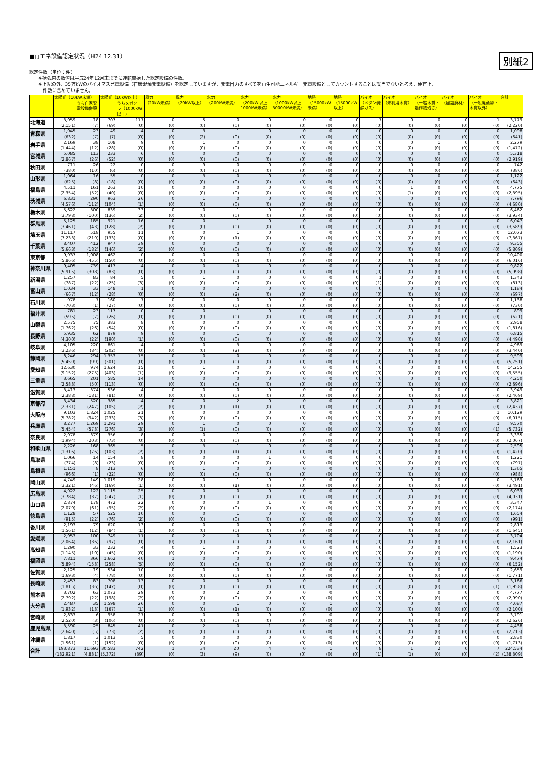■再エネ設備認定状況（H24.12.31）
別紙2
認定件数（単位：件）
　　※括弧内の数値は平成24年12月末までに運転開始した認定設備の件数。
　　※上記の外、35万kWのバイオマス発電設備（石炭混焼発電設備）を認定していますが、発電出力のすべてを再生可能エネルギー発電設備としてカウントすることは妥当でないと考え、便宜上、
　　　件数に含めていません。
| | 太陽光（10kW未満） | | 太陽光（10kW以上） | | 風力 （20kW未満） | 風力 （20kW以上） | 水力 （200kW未満） | 水力 （200kW以上 1000kW未満） | 水力 （1000kW以上 30000kW未満） | 地熱 （15000kW 未満） | 地熱 （15000kW 以上） | バイオ （メタン発 酵ガス） | バイオ （未利用木質） | バイオ （一般木質・ 農作物残さ） | バイオ （建設廃材） | バイオ （一般廃棄物・ 木質以外） | 合計 |
| --- | --- | --- | --- | --- | --- | --- | --- | --- | --- | --- | --- | --- | --- | --- | --- | --- | --- |
| | | うち自家発 電設備併設 | | うちメガソー ラ（1000kW 以上） | | | | | | | | | | | | | |
| 北海道 | 3,059 (2,151) | 18 (7) | 707 (69) | 117 (0) | 0 (0) | 5 (0) | 0 (0) | 0 (0) | 0 (0) | 0 (0) | 0 (0) | 7 (0) | 0 (0) | 0 (0) | 0 (0) | 1 (0) | 3,779 (2,220) |
| 青森県 | 1,045 (632) | 23 (7) | 49 (7) | 4 (0) | 0 (0) | 3 (2) | 1 (0) | 0 (0) | 0 (0) | 0 (0) | 0 (0) | 0 (0) | 0 (0) | 0 (0) | 0 (0) | 0 (0) | 1,098 (641) |
| 岩手県 | 2,169 (1,444) | 38 (12) | 108 (28) | 9 (0) | 0 (0) | 1 (0) | 0 (0) | 0 (0) | 0 (0) | 0 (0) | 0 (0) | 0 (0) | 0 (0) | 1 (0) | 0 (0) | 0 (0) | 2,279 (1,472) |
| 宮城県 | 5,085 (2,867) | 113 (26) | 233 (52) | 6 (0) | 0 (0) | 0 (0) | 0 (0) | 0 (0) | 0 (0) | 0 (0) | 0 (0) | 0 (0) | 0 (0) | 0 (0) | 0 (0) | 0 (0) | 5,318 (2,919) |
| 秋田県 | 711 (380) | 26 (10) | 22 (6) | 0 (0) | 0 (0) | 9 (0) | 0 (0) | 0 (0) | 0 (0) | 0 (0) | 0 (0) | 0 (0) | 0 (0) | 0 (0) | 0 (0) | 0 (0) | 742 (386) |
| 山形県 | 1,064 (625) | 16 (8) | 55 (18) | 0 (0) | 0 (0) | 3 (0) | 0 (0) | 0 (0) | 0 (0) | 0 (0) | 0 (0) | 0 (0) | 0 (0) | 0 (0) | 0 (0) | 0 (0) | 1,122 (643) |
| 福島県 | 4,511 (2,354) | 161 (52) | 263 (40) | 10 (0) | 0 (0) | 0 (0) | 0 (0) | 0 (0) | 0 (0) | 0 (0) | 0 (0) | 0 (0) | 1 (1) | 0 (0) | 0 (0) | 0 (0) | 4,775 (2,395) |
| 茨城県 | 6,831 (4,576) | 290 (112) | 963 (104) | 26 (1) | 0 (0) | 1 (0) | 0 (0) | 0 (0) | 0 (0) | 0 (0) | 0 (0) | 0 (0) | 0 (0) | 0 (0) | 0 (0) | 1 (0) | 7,796 (4,680) |
| 栃木県 | 5,622 (3,798) | 300 (100) | 839 (136) | 33 (2) | 0 (0) | 0 (0) | 1 (0) | 0 (0) | 0 (0) | 0 (0) | 0 (0) | 0 (0) | 0 (0) | 0 (0) | 0 (0) | 0 (0) | 6,462 (3,934) |
| 群馬県 | 5,125 (3,461) | 185 (43) | 921 (128) | 16 (2) | 0 (0) | 0 (0) | 1 (0) | 0 (0) | 0 (0) | 0 (0) | 0 (0) | 0 (0) | 0 (0) | 0 (0) | 0 (0) | 0 (0) | 6,047 (3,589) |
| 埼玉県 | 11,117 (7,233) | 518 (219) | 955 (133) | 11 (0) | 0 (0) | 0 (0) | 1 (1) | 0 (0) | 0 (0) | 0 (0) | 0 (0) | 0 (0) | 0 (0) | 0 (0) | 0 (0) | 0 (0) | 12,073 (7,367) |
| 千葉県 | 8,407 (5,663) | 412 (182) | 947 (146) | 39 (2) | 0 (0) | 0 (0) | 0 (0) | 0 (0) | 0 (0) | 0 (0) | 0 (0) | 0 (0) | 0 (0) | 0 (0) | 0 (0) | 1 (0) | 9,355 (5,809) |
| 東京都 | 9,937 (5,866) | 1,008 (455) | 462 (150) | 0 (0) | 0 (0) | 0 (0) | 0 (0) | 1 (0) | 0 (0) | 0 (0) | 0 (0) | 0 (0) | 0 (0) | 0 (0) | 0 (0) | 0 (0) | 10,400 (6,016) |
| 神奈川県 | 9,405 (5,915) | 739 (308) | 417 (83) | 4 (0) | 0 (0) | 0 (0) | 0 (0) | 0 (0) | 0 (0) | 0 (0) | 0 (0) | 0 (0) | 0 (0) | 0 (0) | 0 (0) | 0 (0) | 9,822 (5,998) |
| 新潟県 | 1,257 (787) | 83 (22) | 84 (25) | 5 (3) | 0 (0) | 1 (0) | 0 (0) | 0 (0) | 0 (0) | 0 (0) | 0 (0) | 1 (1) | 0 (0) | 0 (0) | 0 (0) | 0 (0) | 1,343 (813) |
| 富山県 | 1,034 (667) | 33 (12) | 148 (28) | 1 (0) | 0 (0) | 0 (0) | 2 (2) | 0 (0) | 0 (0) | 0 (0) | 0 (0) | 0 (0) | 0 (0) | 0 (0) | 0 (0) | 0 (0) | 1,184 (697) |
| 石川県 | 978 (703) | 7 (1) | 160 (27) | 7 (0) | 0 (0) | 0 (0) | 0 (0) | 0 (0) | 0 (0) | 0 (0) | 0 (0) | 0 (0) | 0 (0) | 0 (0) | 0 (0) | 0 (0) | 1,138 (730) |
| 福井県 | 781 (595) | 23 (7) | 117 (26) | 0 (0) | 0 (0) | 0 (0) | 1 (0) | 0 (0) | 0 (0) | 0 (0) | 0 (0) | 0 (0) | 0 (0) | 0 (0) | 0 (0) | 0 (0) | 899 (621) |
| 山梨県 | 2,575 (1,762) | 75 (26) | 383 (54) | 8 (0) | 0 (0) | 0 (0) | 0 (0) | 0 (0) | 0 (0) | 0 (0) | 0 (0) | 0 (0) | 0 (0) | 0 (0) | 0 (0) | 0 (0) | 2,958 (1,816) |
| 長野県 | 5,935 (4,300) | 62 (22) | 879 (190) | 9 (1) | 0 (0) | 0 (0) | 1 (0) | 0 (0) | 0 (0) | 0 (0) | 0 (0) | 0 (0) | 0 (0) | 0 (0) | 0 (0) | 0 (0) | 6,815 (4,490) |
| 岐阜県 | 4,105 (3,236) | 220 (84) | 861 (202) | 4 (0) | 0 (0) | 0 (0) | 3 (2) | 0 (0) | 0 (0) | 0 (0) | 0 (0) | 0 (0) | 0 (0) | 0 (0) | 0 (0) | 0 (0) | 4,969 (3,440) |
| 静岡県 | 8,246 (5,450) | 294 (99) | 1,353 (301) | 15 (0) | 0 (0) | 0 (0) | 0 (0) | 0 (0) | 0 (0) | 0 (0) | 0 (0) | 0 (0) | 0 (0) | 0 (0) | 0 (0) | 0 (0) | 9,599 (5,751) |
| 愛知県 | 12,630 (9,152) | 974 (275) | 1,624 (403) | 15 (1) | 0 (0) | 1 (0) | 0 (0) | 0 (0) | 0 (0) | 0 (0) | 0 (0) | 0 (0) | 0 (0) | 0 (0) | 0 (0) | 0 (0) | 14,255 (9,555) |
| 三重県 | 3,665 (2,583) | 201 (50) | 585 (113) | 14 (0) | 0 (0) | 0 (0) | 0 (0) | 0 (0) | 0 (0) | 0 (0) | 0 (0) | 0 (0) | 0 (0) | 0 (0) | 0 (0) | 0 (0) | 4,250 (2,696) |
| 滋賀県 | 3,413 (2,388) | 374 (181) | 536 (81) | 4 (0) | 0 (0) | 0 (0) | 0 (0) | 0 (0) | 0 (0) | 0 (0) | 0 (0) | 0 (0) | 0 (0) | 0 (0) | 0 (0) | 0 (0) | 3,949 (2,469) |
| 京都府 | 3,434 (2,331) | 520 (247) | 385 (105) | 4 (2) | 0 (0) | 0 (0) | 2 (1) | 0 (0) | 0 (0) | 0 (0) | 0 (0) | 0 (0) | 0 (0) | 0 (0) | 0 (0) | 0 (0) | 3,821 (2,437) |
| 大阪府 | 9,103 (5,782) | 1,824 (942) | 1,025 (233) | 21 (3) | 0 (0) | 0 (0) | 0 (0) | 0 (0) | 0 (0) | 0 (0) | 0 (0) | 0 (0) | 0 (0) | 0 (0) | 0 (0) | 1 (0) | 10,129 (6,015) |
| 兵庫県 | 8,277 (5,454) | 1,269 (573) | 1,291 (276) | 29 (3) | 0 (0) | 1 (1) | 0 (0) | 0 (0) | 0 (0) | 0 (0) | 0 (0) | 0 (0) | 0 (0) | 0 (0) | 0 (0) | 1 (1) | 9,570 (5,732) |
| 奈良県 | 2,978 (1,994) | 379 (203) | 356 (73) | 8 (0) | 0 (0) | 0 (0) | 1 (0) | 0 (0) | 0 (0) | 0 (0) | 0 (0) | 0 (0) | 0 (0) | 0 (0) | 0 (0) | 0 (0) | 3,335 (2,067) |
| 和歌山県 | 2,226 (1,316) | 168 (76) | 365 (103) | 5 (2) | 0 (0) | 3 (0) | 1 (1) | 0 (0) | 0 (0) | 0 (0) | 0 (0) | 0 (0) | 0 (0) | 0 (0) | 0 (0) | 0 (0) | 2,595 (1,420) |
| 鳥取県 | 1,066 (774) | 14 (8) | 154 (23) | 8 (0) | 0 (0) | 0 (0) | 0 (0) | 1 (0) | 0 (0) | 0 (0) | 0 (0) | 0 (0) | 0 (0) | 0 (0) | 0 (0) | 0 (0) | 1,221 (797) |
| 島根県 | 1,151 (966) | 8 (1) | 213 (22) | 6 (0) | 0 (0) | 1 (0) | 0 (0) | 0 (0) | 0 (0) | 0 (0) | 0 (0) | 0 (0) | 0 (0) | 0 (0) | 0 (0) | 0 (0) | 1,365 (988) |
| 岡山県 | 4,749 (3,321) | 149 (46) | 1,019 (169) | 28 (1) | 0 (0) | 0 (0) | 1 (1) | 0 (0) | 0 (0) | 0 (0) | 0 (0) | 0 (0) | 0 (0) | 0 (0) | 0 (0) | 0 (0) | 5,769 (3,491) |
| 広島県 | 4,922 (3,784) | 122 (37) | 1,115 (247) | 25 (1) | 0 (0) | 0 (0) | 0 (0) | 0 (0) | 0 (0) | 0 (0) | 0 (0) | 0 (0) | 0 (0) | 1 (0) | 0 (0) | 1 (0) | 6,039 (4,031) |
| 山口県 | 2,874 (2,079) | 178 (61) | 472 (95) | 22 (2) | 0 (0) | 0 (0) | 0 (0) | 1 (0) | 0 (0) | 0 (0) | 0 (0) | 0 (0) | 0 (0) | 0 (0) | 0 (0) | 0 (0) | 3,347 (2,174) |
| 徳島県 | 1,128 (915) | 57 (22) | 525 (76) | 10 (2) | 0 (0) | 0 (0) | 1 (0) | 0 (0) | 0 (0) | 0 (0) | 0 (0) | 0 (0) | 0 (0) | 0 (0) | 0 (0) | 0 (0) | 1,654 (991) |
| 香川県 | 2,193 (1,561) | 79 (12) | 620 (84) | 13 (1) | 0 (0) | 0 (0) | 0 (0) | 0 (0) | 0 (0) | 0 (0) | 0 (0) | 0 (0) | 0 (0) | 0 (0) | 0 (0) | 0 (0) | 2,813 (1,645) |
| 愛媛県 | 2,953 (2,064) | 100 (36) | 749 (97) | 11 (0) | 0 (0) | 2 (0) | 0 (0) | 0 (0) | 0 (0) | 0 (0) | 0 (0) | 0 (0) | 0 (0) | 0 (0) | 0 (0) | 0 (0) | 3,704 (2,161) |
| 高知県 | 1,290 (1,145) | 33 (10) | 232 (45) | 4 (0) | 0 (0) | 1 (0) | 0 (0) | 0 (0) | 0 (0) | 0 (0) | 0 (0) | 0 (0) | 0 (0) | 0 (0) | 0 (0) | 0 (0) | 1,523 (1,190) |
| 福岡県 | 7,811 (5,894) | 366 (153) | 1,662 (258) | 40 (5) | 1 (0) | 0 (0) | 0 (0) | 0 (0) | 0 (0) | 0 (0) | 0 (0) | 0 (0) | 0 (0) | 0 (0) | 0 (0) | 0 (0) | 9,474 (6,152) |
| 佐賀県 | 2,125 (1,693) | 19 (4) | 534 (78) | 10 (0) | 0 (0) | 0 (0) | 0 (0) | 0 (0) | 0 (0) | 0 (0) | 0 (0) | 0 (0) | 0 (0) | 0 (0) | 0 (0) | 0 (0) | 2,659 (1,771) |
| 長崎県 | 2,457 (1,815) | 83 (36) | 708 (142) | 13 (0) | 0 (0) | 0 (0) | 0 (0) | 0 (0) | 0 (0) | 0 (0) | 0 (0) | 0 (0) | 0 (0) | 0 (0) | 0 (0) | 1 (1) | 3,166 (1,958) |
| 熊本県 | 3,702 (2,792) | 63 (22) | 1,073 (198) | 29 (2) | 0 (0) | 0 (0) | 2 (0) | 0 (0) | 0 (0) | 0 (0) | 0 (0) | 0 (0) | 0 (0) | 0 (0) | 0 (0) | 0 (0) | 4,777 (2,990) |
| 大分県 | 2,487 (1,932) | 35 (13) | 1,598 (167) | 26 (1) | 0 (0) | 0 (0) | 1 (1) | 0 (0) | 0 (0) | 1 (0) | 0 (0) | 0 (0) | 0 (0) | 0 (0) | 0 (0) | 0 (0) | 4,087 (2,100) |
| 宮崎県 | 2,833 (2,520) | 6 (3) | 958 (106) | 27 (0) | 0 (0) | 0 (0) | 0 (0) | 0 (0) | 0 (0) | 0 (0) | 0 (0) | 0 (0) | 0 (0) | 0 (0) | 0 (0) | 0 (0) | 3,791 (2,626) |
| 鹿児島県 | 3,590 (2,640) | 25 (5) | 845 (73) | 41 (2) | 0 (0) | 2 (0) | 0 (0) | 1 (0) | 0 (0) | 0 (0) | 0 (0) | 0 (0) | 0 (0) | 0 (0) | 0 (0) | 0 (0) | 4,438 (2,713) |
| 沖縄県 | 1,817 (1,561) | 3 (1) | 1,013 (152) | 5 (0) | 0 (0) | 0 (0) | 0 (0) | 0 (0) | 0 (0) | 0 (0) | 0 (0) | 0 (0) | 0 (0) | 0 (0) | 0 (0) | 0 (0) | 2,830 (1,713) |
| 合計 | 193,873 (132,921) | 11,693 (4,831) | 30,583 (5,372) | 742 (39) | 1 (0) | 34 (3) | 20 (9) | 4 (0) | 0 (0) | 1 (0) | 0 (0) | 8 (1) | 1 (1) | 2 (0) | 0 (0) | 7 (2) | 224,534 (138,309) |